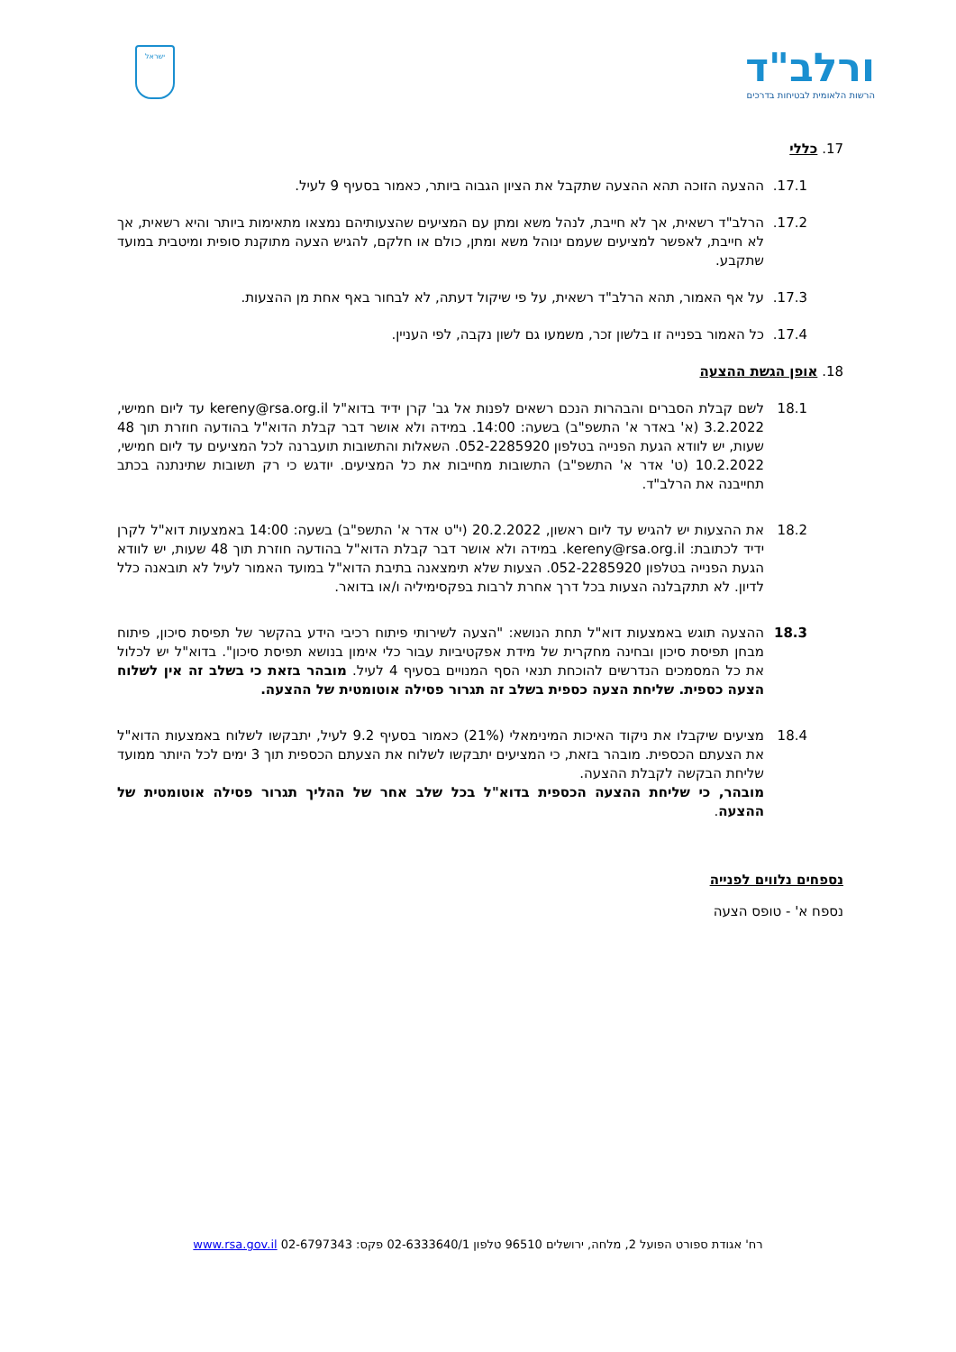ורלב"ד
הרשות הלאומית לבטיחות בדרכים
ישראל
17. כללי
17.1. ההצעה הזוכה תהא ההצעה שתקבל את הציון הגבוה ביותר, כאמור בסעיף 9 לעיל.
17.2. הרלב"ד רשאית, אך לא חייבת, לנהל משא ומתן עם המציעים שהצעותיהם נמצאו מתאימות ביותר והיא רשאית, אך לא חייבת, לאפשר למציעים שעמם ינוהל משא ומתן, כולם או חלקם, להגיש הצעה מתוקנת סופית ומיטבית במועד שתקבע.
17.3. על אף האמור, תהא הרלב"ד רשאית, על פי שיקול דעתה, לא לבחור באף אחת מן ההצעות.
17.4. כל האמור בפנייה זו בלשון זכר, משמעו גם לשון נקבה, לפי העניין.
18. אופן הגשת ההצעה
18.1 לשם קבלת הסברים והבהרות הנכם רשאים לפנות אל גב' קרן ידיד בדוא"ל kereny@rsa.org.il עד ליום חמישי, 3.2.2022 (א' באדר א' התשפ"ב) בשעה: 14:00. במידה ולא אושר דבר קבלת הדוא"ל בהודעה חוזרת תוך 48 שעות, יש לוודא הגעת הפנייה בטלפון 052-2285920. השאלות והתשובות תועברנה לכל המציעים עד ליום חמישי, 10.2.2022 (ט' אדר א' התשפ"ב) התשובות מחייבות את כל המציעים. יודגש כי רק תשובות שתינתנה בכתב תחייבנה את הרלב"ד.
18.2 את ההצעות יש להגיש עד ליום ראשון, 20.2.2022 (י"ט אדר א' התשפ"ב) בשעה: 14:00 באמצעות דוא"ל לקרן ידיד לכתובת: kereny@rsa.org.il. במידה ולא אושר דבר קבלת הדוא"ל בהודעה חוזרת תוך 48 שעות, יש לוודא הגעת הפנייה בטלפון 052-2285920. הצעות שלא תימצאנה בתיבת הדוא"ל במועד האמור לעיל לא תובאנה כלל לדיון. לא תתקבלנה הצעות בכל דרך אחרת לרבות בפקסימיליה ו/או בדואר.
18.3 ההצעה תוגש באמצעות דוא"ל תחת הנושא: "הצעה לשירותי פיתוח רכיבי הידע בהקשר של תפיסת סיכון, פיתוח מבחן תפיסת סיכון ובחינה מחקרית של מידת אפקטיביות עבור כלי אימון בנושא תפיסת סיכון". בדוא"ל יש לכלול את כל המסמכים הנדרשים להוכחת תנאי הסף המנויים בסעיף 4 לעיל. מובהר בזאת כי בשלב זה אין לשלוח הצעה כספית. שליחת הצעה כספית בשלב זה תגרור פסילה אוטומטית של ההצעה.
18.4 מציעים שיקבלו את ניקוד האיכות המינימאלי (21%) כאמור בסעיף 9.2 לעיל, יתבקשו לשלוח באמצעות הדוא"ל את הצעתם הכספית. מובהר בזאת, כי המציעים יתבקשו לשלוח את הצעתם הכספית תוך 3 ימים לכל היותר ממועד שליחת הבקשה לקבלת ההצעה.
מובהר, כי שליחת ההצעה הכספית בדוא"ל בכל שלב אחר של ההליך תגרור פסילה אוטומטית של ההצעה.
נספחים נלווים לפנייה
נספח א' - טופס הצעה
רח' אגודת ספורט הפועל 2, מלחה, ירושלים 96510 טלפון 02-6333640/1 פקס: 02-6797343 www.rsa.gov.il